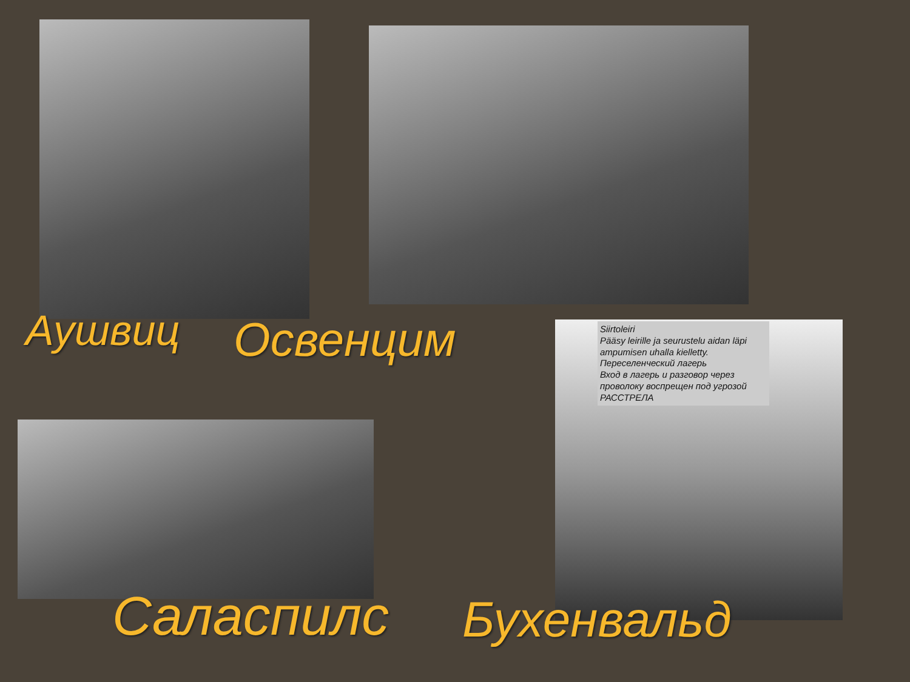Siirtoleiri
Pääsy leirille ja seurustelu aidan läpi ampumisen uhalla kielletty.
Переселенческий лагерь
Вход в лагерь и разговор через проволоку воспрещен под угрозой РАССТРЕЛА
Аушвиц Освенцим
Саласпилс Бухенвальд